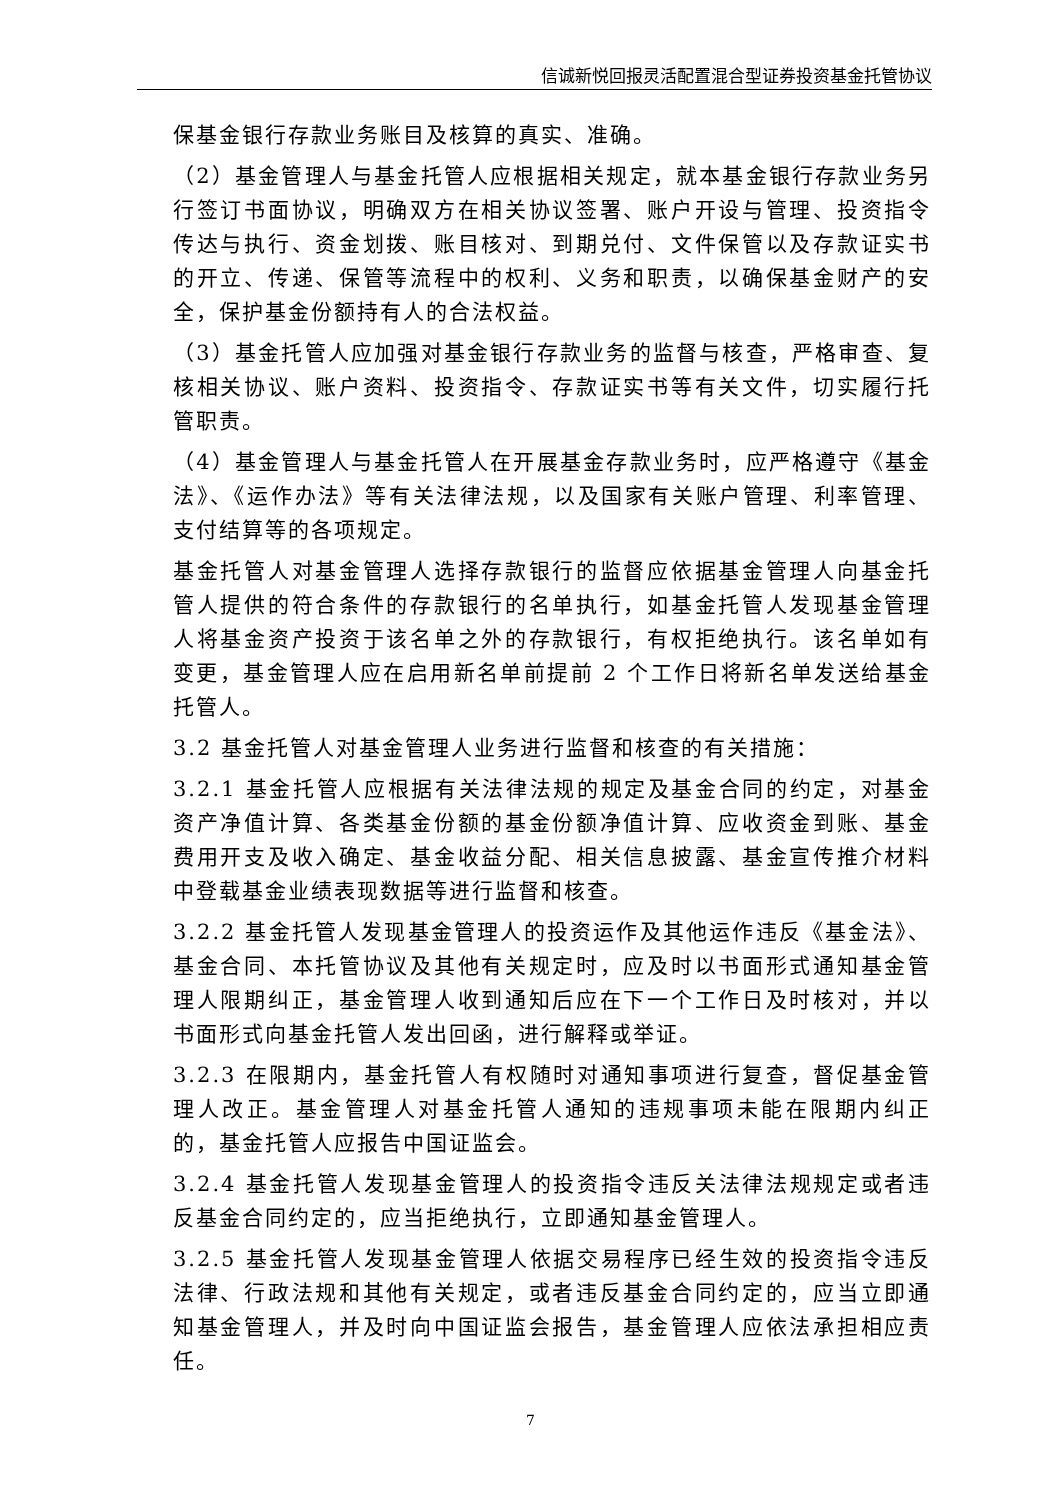信诚新悦回报灵活配置混合型证券投资基金托管协议
保基金银行存款业务账目及核算的真实、准确。
（2）基金管理人与基金托管人应根据相关规定，就本基金银行存款业务另行签订书面协议，明确双方在相关协议签署、账户开设与管理、投资指令传达与执行、资金划拨、账目核对、到期兑付、文件保管以及存款证实书的开立、传递、保管等流程中的权利、义务和职责，以确保基金财产的安全，保护基金份额持有人的合法权益。
（3）基金托管人应加强对基金银行存款业务的监督与核查，严格审查、复核相关协议、账户资料、投资指令、存款证实书等有关文件，切实履行托管职责。
（4）基金管理人与基金托管人在开展基金存款业务时，应严格遵守《基金法》、《运作办法》等有关法律法规，以及国家有关账户管理、利率管理、支付结算等的各项规定。
基金托管人对基金管理人选择存款银行的监督应依据基金管理人向基金托管人提供的符合条件的存款银行的名单执行，如基金托管人发现基金管理人将基金资产投资于该名单之外的存款银行，有权拒绝执行。该名单如有变更，基金管理人应在启用新名单前提前 2 个工作日将新名单发送给基金托管人。
3.2 基金托管人对基金管理人业务进行监督和核查的有关措施：
3.2.1 基金托管人应根据有关法律法规的规定及基金合同的约定，对基金资产净值计算、各类基金份额的基金份额净值计算、应收资金到账、基金费用开支及收入确定、基金收益分配、相关信息披露、基金宣传推介材料中登载基金业绩表现数据等进行监督和核查。
3.2.2 基金托管人发现基金管理人的投资运作及其他运作违反《基金法》、基金合同、本托管协议及其他有关规定时，应及时以书面形式通知基金管理人限期纠正，基金管理人收到通知后应在下一个工作日及时核对，并以书面形式向基金托管人发出回函，进行解释或举证。
3.2.3 在限期内，基金托管人有权随时对通知事项进行复查，督促基金管理人改正。基金管理人对基金托管人通知的违规事项未能在限期内纠正的，基金托管人应报告中国证监会。
3.2.4 基金托管人发现基金管理人的投资指令违反关法律法规规定或者违反基金合同约定的，应当拒绝执行，立即通知基金管理人。
3.2.5 基金托管人发现基金管理人依据交易程序已经生效的投资指令违反法律、行政法规和其他有关规定，或者违反基金合同约定的，应当立即通知基金管理人，并及时向中国证监会报告，基金管理人应依法承担相应责任。
7